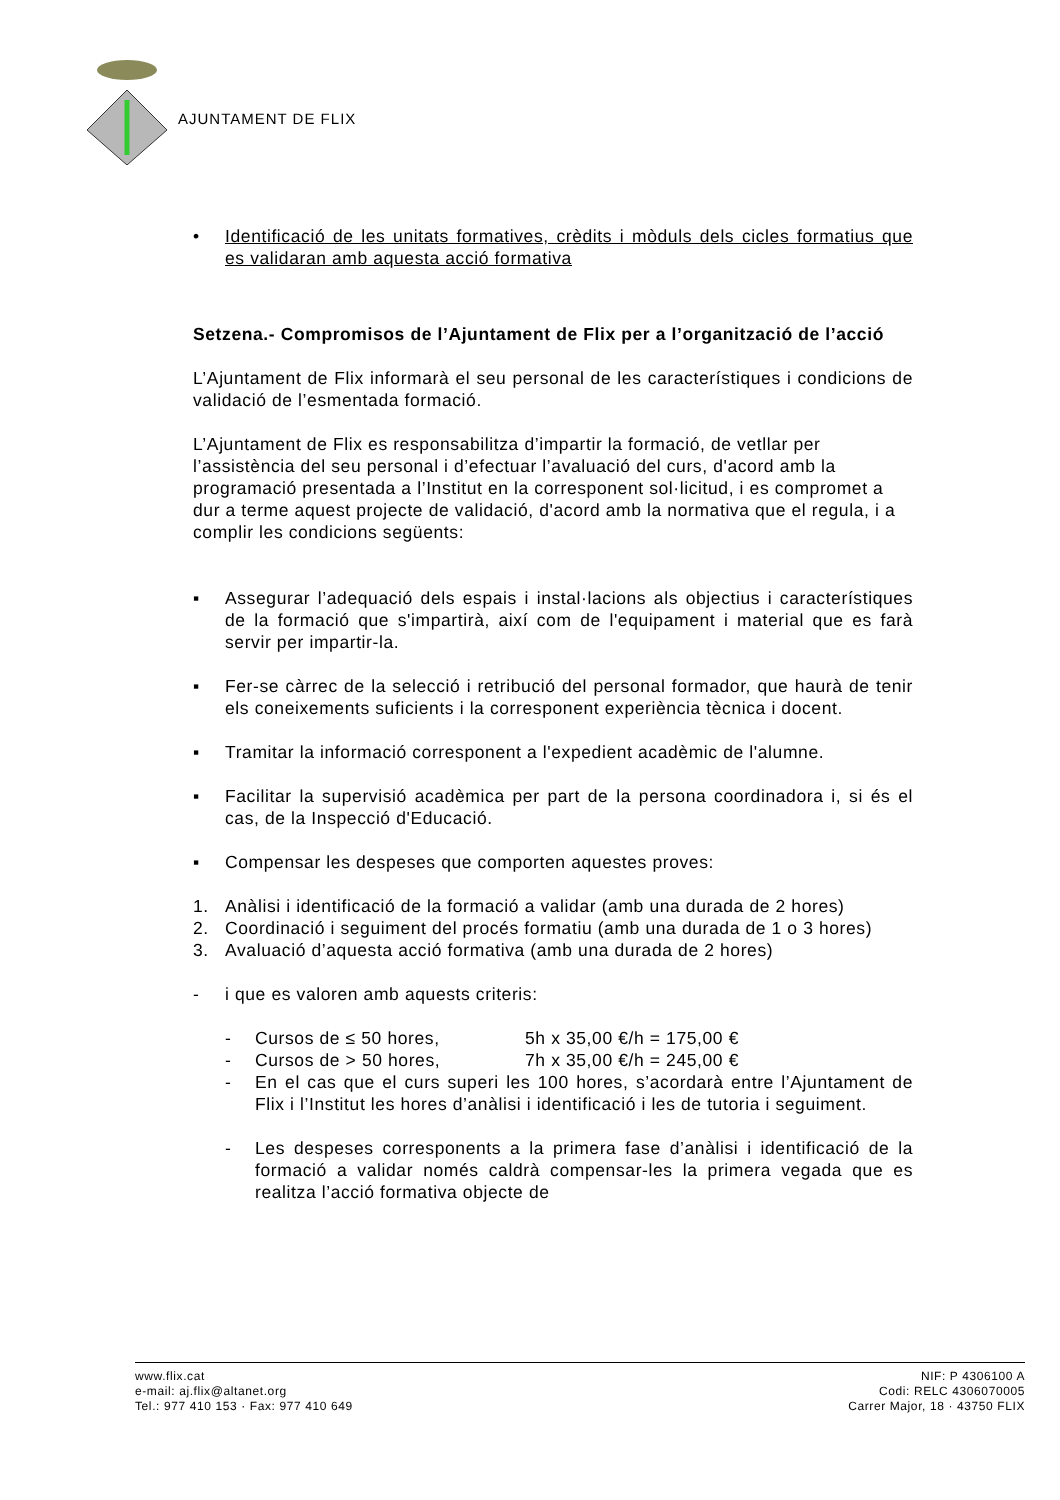AJUNTAMENT DE FLIX
• Identificació de les unitats formatives, crèdits i mòduls dels cicles formatius que es validaran amb aquesta acció formativa
Setzena.- Compromisos de l’Ajuntament de Flix per a l’organització de l’acció
L’Ajuntament de Flix informarà el seu personal de les característiques i condicions de validació de l’esmentada formació.
L’Ajuntament de Flix es responsabilitza d’impartir la formació, de vetllar per l’assistència del seu personal i d’efectuar l’avaluació del curs, d'acord amb la programació presentada a l’Institut en la corresponent sol·licitud, i es compromet a dur a terme aquest projecte de validació, d'acord amb la normativa que el regula, i a complir les condicions següents:
▪ Assegurar l’adequació dels espais i instal·lacions als objectius i característiques de la formació que s'impartirà, així com de l'equipament i material que es farà servir per impartir-la.
▪ Fer-se càrrec de la selecció i retribució del personal formador, que haurà de tenir els coneixements suficients i la corresponent experiència tècnica i docent.
▪ Tramitar la informació corresponent a l'expedient acadèmic de l'alumne.
▪ Facilitar la supervisió acadèmica per part de la persona coordinadora i, si és el cas, de la Inspecció d'Educació.
▪ Compensar les despeses que comporten aquestes proves:
1. Anàlisi i identificació de la formació a validar (amb una durada de 2 hores)
2. Coordinació i seguiment del procés formatiu (amb una durada de 1 o 3 hores)
3. Avaluació d’aquesta acció formativa (amb una durada de 2 hores)
- i que es valoren amb aquests criteris:
- Cursos de ≤ 50 hores, 5h x 35,00 €/h = 175,00 €
- Cursos de > 50 hores, 7h x 35,00 €/h = 245,00 €
- En el cas que el curs superi les 100 hores, s’acordarà entre l’Ajuntament de Flix i l’Institut les hores d’anàlisi i identificació i les de tutoria i seguiment.
- Les despeses corresponents a la primera fase d’anàlisi i identificació de la formació a validar només caldrà compensar-les la primera vegada que es realitza l’acció formativa objecte de
www.flix.cat
e-mail: aj.flix@altanet.org
Tel.: 977 410 153 · Fax: 977 410 649
NIF: P 4306100 A
Codi: RELC 4306070005
Carrer Major, 18 · 43750 FLIX